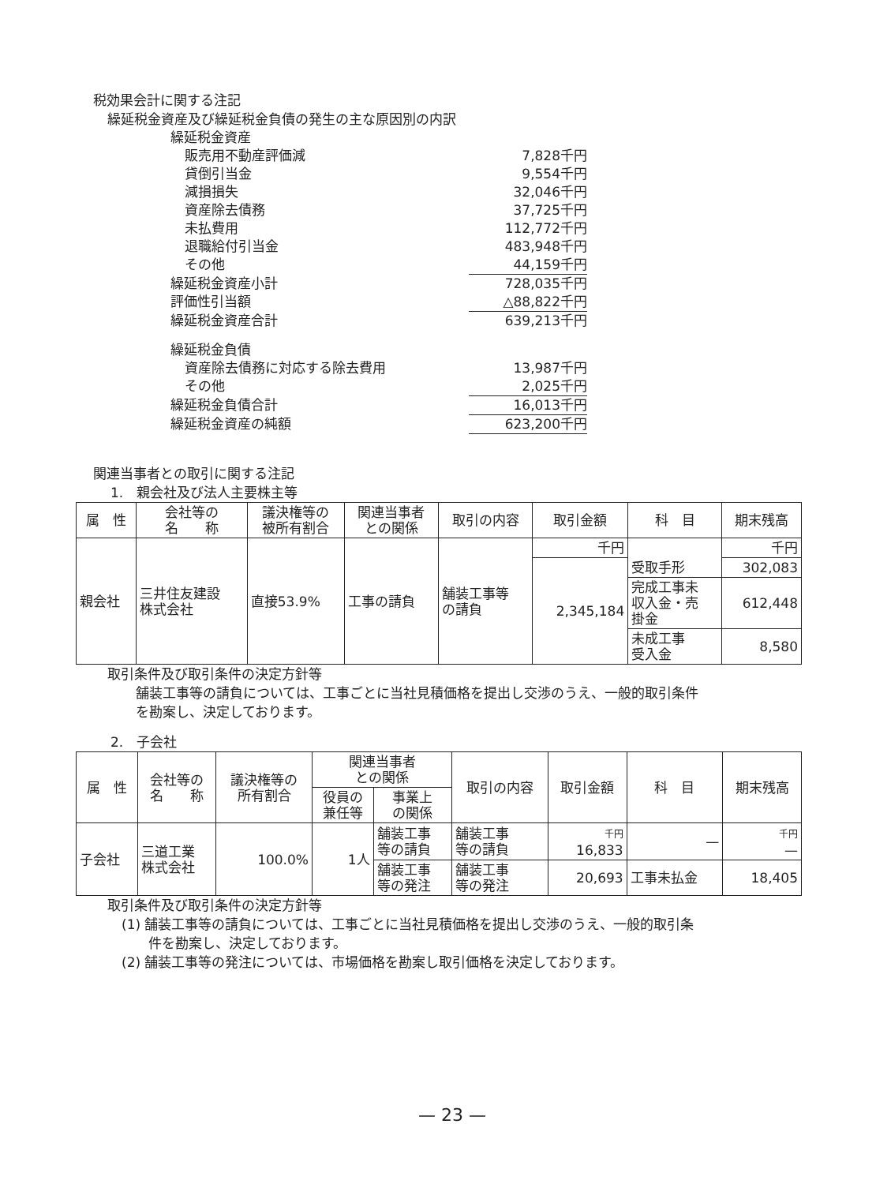税効果会計に関する注記
繰延税金資産及び繰延税金負債の発生の主な原因別の内訳
| 繰延税金資産 | |
| 販売用不動産評価減 | 7,828千円 |
| 貸倒引当金 | 9,554千円 |
| 減損損失 | 32,046千円 |
| 資産除去債務 | 37,725千円 |
| 未払費用 | 112,772千円 |
| 退職給付引当金 | 483,948千円 |
| その他 | 44,159千円 |
| 繰延税金資産小計 | 728,035千円 |
| 評価性引当額 | △88,822千円 |
| 繰延税金資産合計 | 639,213千円 |
| 繰延税金負債 | |
| 資産除去債務に対応する除去費用 | 13,987千円 |
| その他 | 2,025千円 |
| 繰延税金負債合計 | 16,013千円 |
| 繰延税金資産の純額 | 623,200千円 |
関連当事者との取引に関する注記
1.　親会社及び法人主要株主等
| 属 性 | 会社等の 名 称 | 議決権等の 被所有割合 | 関連当事者 との関係 | 取引の内容 | 取引金額 | 科 目 | 期末残高 |
| --- | --- | --- | --- | --- | --- | --- | --- |
| 親会社 | 三井住友建設 株式会社 | 直接53.9% | 工事の請負 | 舗装工事等 の請負 | 千円 | 受取手形 | 千円 |
| | | | | | 2,345,184 | | 302,083 |
| | | | | | | 完成工事未 収入金・売 掛金 | 612,448 |
| | | | | | | 未成工事 受入金 | 8,580 |
取引条件及び取引条件の決定方針等
舗装工事等の請負については、工事ごとに当社見積価格を提出し交渉のうえ、一般的取引条件
を勘案し、決定しております。
2.　子会社
| 属 性 | 会社等の 名 称 | 議決権等の 所有割合 | 関連当事者 との関係 | | 取引の内容 | 取引金額 | 科 目 | 期末残高 |
| --- | --- | --- | --- | --- | --- | --- | --- | --- |
| | | | 役員の 兼任等 | 事業上 の関係 | | | | |
| 子会社 | 三道工業 株式会社 | 100.0% | 1人 | 舗装工事 等の請負 | 舗装工事 等の請負 | 千円 16,833 | — | 千円 — |
| | | | | 舗装工事 等の発注 | 舗装工事 等の発注 | 20,693 | 工事未払金 | 18,405 |
取引条件及び取引条件の決定方針等
(1) 舗装工事等の請負については、工事ごとに当社見積価格を提出し交渉のうえ、一般的取引条
　　件を勘案し、決定しております。
(2) 舗装工事等の発注については、市場価格を勘案し取引価格を決定しております。
— 23 —